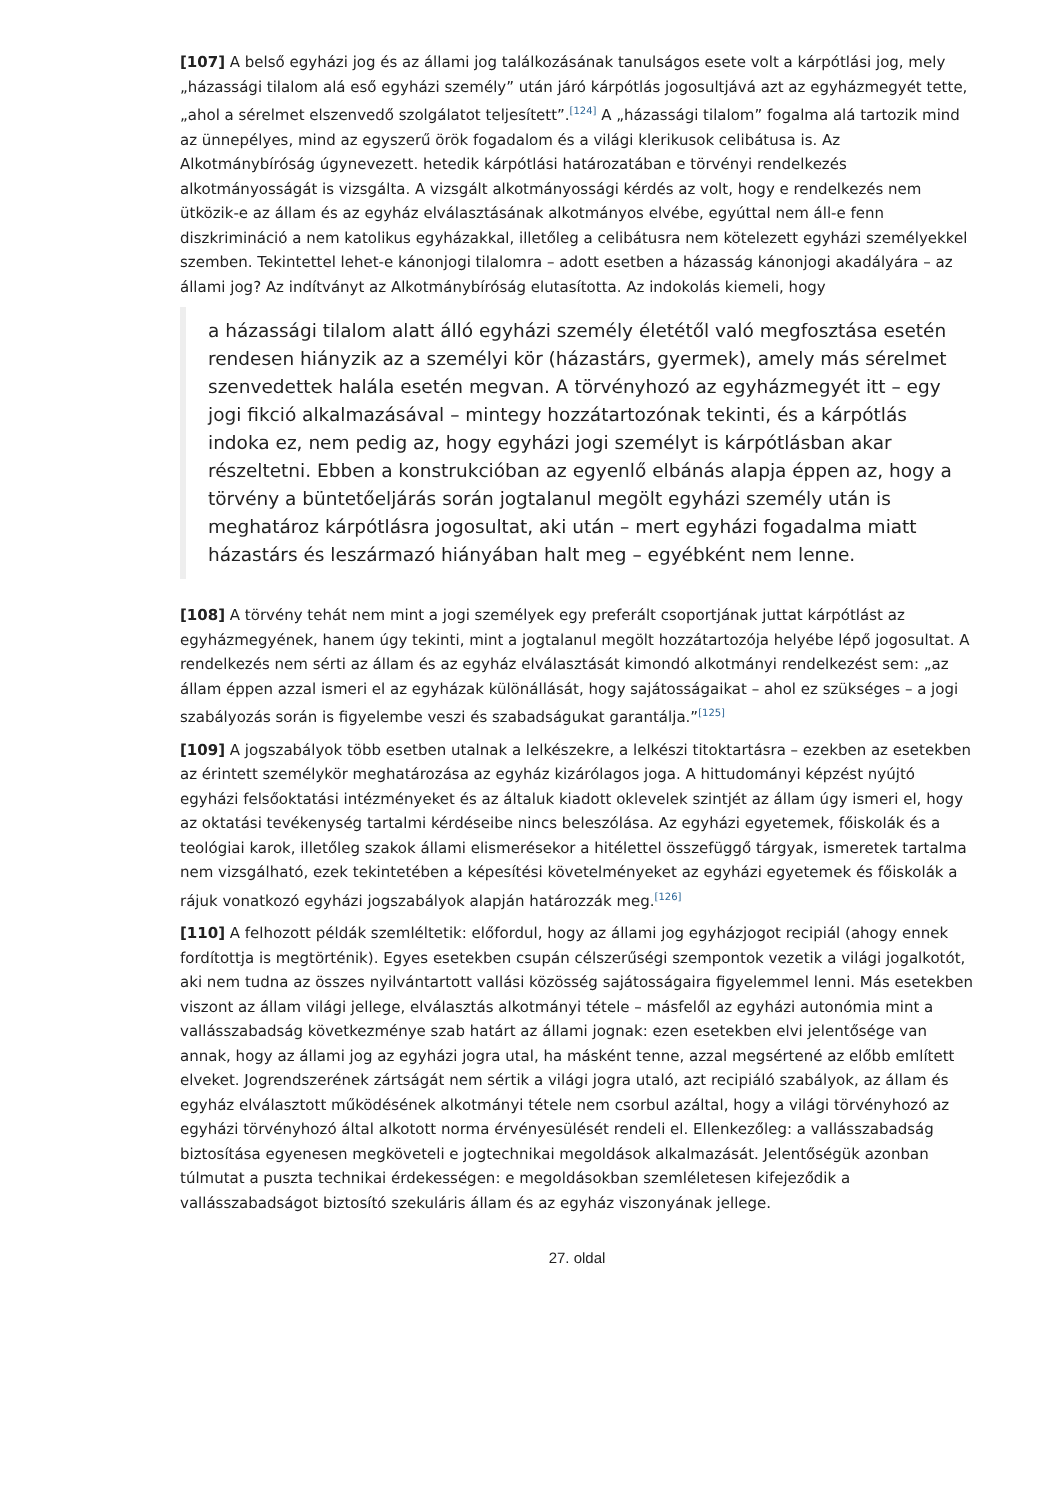[107] A belső egyházi jog és az állami jog találkozásának tanulságos esete volt a kárpótlási jog, mely „házassági tilalom alá eső egyházi személy” után járó kárpótlás jogosultjává azt az egyházmegyét tette, „ahol a sérelmet elszenvedő szolgálatot teljesített”.<sup>[124]</sup> A „házassági tilalom” fogalma alá tartozik mind az ünnepélyes, mind az egyszerű örök fogadalom és a világi klerikusok celibátusa is. Az Alkotmánybíróság úgynevezett. hetedik kárpótlási határozatában e törvényi rendelkezés alkotmányosságát is vizsgálta. A vizsgált alkotmányossági kérdés az volt, hogy e rendelkezés nem ütközik-e az állam és az egyház elválasztásának alkotmányos elvébe, egyúttal nem áll-e fenn diszkrimináció a nem katolikus egyházakkal, illetőleg a celibátusra nem kötelezett egyházi személyekkel szemben. Tekintettel lehet-e kánonjogi tilalomra – adott esetben a házasság kánonjogi akadályára – az állami jog? Az indítványt az Alkotmánybíróság elutasította. Az indokolás kiemeli, hogy
a házassági tilalom alatt álló egyházi személy életétől való megfosztása esetén rendesen hiányzik az a személyi kör (házastárs, gyermek), amely más sérelmet szenvedettek halála esetén megvan. A törvényhozó az egyházmegyét itt – egy jogi fikció alkalmazásával – mintegy hozzátartozónak tekinti, és a kárpótlás indoka ez, nem pedig az, hogy egyházi jogi személyt is kárpótlásban akar részeltetni. Ebben a konstrukcióban az egyenlő elbánás alapja éppen az, hogy a törvény a büntetőeljárás során jogtalanul megölt egyházi személy után is meghatároz kárpótlásra jogosultat, aki után – mert egyházi fogadalma miatt házastárs és leszármazó hiányában halt meg – egyébként nem lenne.
[108] A törvény tehát nem mint a jogi személyek egy preferált csoportjának juttat kárpótlást az egyházmegyének, hanem úgy tekinti, mint a jogtalanul megölt hozzátartozója helyébe lépő jogosultat. A rendelkezés nem sérti az állam és az egyház elválasztását kimondó alkotmányi rendelkezést sem: „az állam éppen azzal ismeri el az egyházak különállását, hogy sajátosságaikat – ahol ez szükséges – a jogi szabályozás során is figyelembe veszi és szabadságukat garantálja.”<sup>[125]</sup>
[109] A jogszabályok több esetben utalnak a lelkészekre, a lelkészi titoktartásra – ezekben az esetekben az érintett személykör meghatározása az egyház kizárólagos joga. A hittudományi képzést nyújtó egyházi felsőoktatási intézményeket és az általuk kiadott oklevelek szintjét az állam úgy ismeri el, hogy az oktatási tevékenység tartalmi kérdéseibe nincs beleszólása. Az egyházi egyetemek, főiskolák és a teológiai karok, illetőleg szakok állami elismerésekor a hitélettel összefüggő tárgyak, ismeretek tartalma nem vizsgálható, ezek tekintetében a képesítési követelményeket az egyházi egyetemek és főiskolák a rájuk vonatkozó egyházi jogszabályok alapján határozzák meg.<sup>[126]</sup>
[110] A felhozott példák szemléltetik: előfordul, hogy az állami jog egyházjogot recipiál (ahogy ennek fordítottja is megtörténik). Egyes esetekben csupán célszerűségi szempontok vezetik a világi jogalkotót, aki nem tudna az összes nyilvántartott vallási közösség sajátosságaira figyelemmel lenni. Más esetekben viszont az állam világi jellege, elválasztás alkotmányi tétele – másfelől az egyházi autonómia mint a vallásszabadság következménye szab határt az állami jognak: ezen esetekben elvi jelentősége van annak, hogy az állami jog az egyházi jogra utal, ha másként tenne, azzal megsértené az előbb említett elveket. Jogrendszerének zártságát nem sértik a világi jogra utaló, azt recipiáló szabályok, az állam és egyház elválasztott működésének alkotmányi tétele nem csorbul azáltal, hogy a világi törvényhozó az egyházi törvényhozó által alkotott norma érvényesülését rendeli el. Ellenkezőleg: a vallásszabadság biztosítása egyenesen megköveteli e jogtechnikai megoldások alkalmazását. Jelentőségük azonban túlmutat a puszta technikai érdekességen: e megoldásokban szemléletesen kifejeződik a vallásszabadságot biztosító szekuláris állam és az egyház viszonyának jellege.
27. oldal